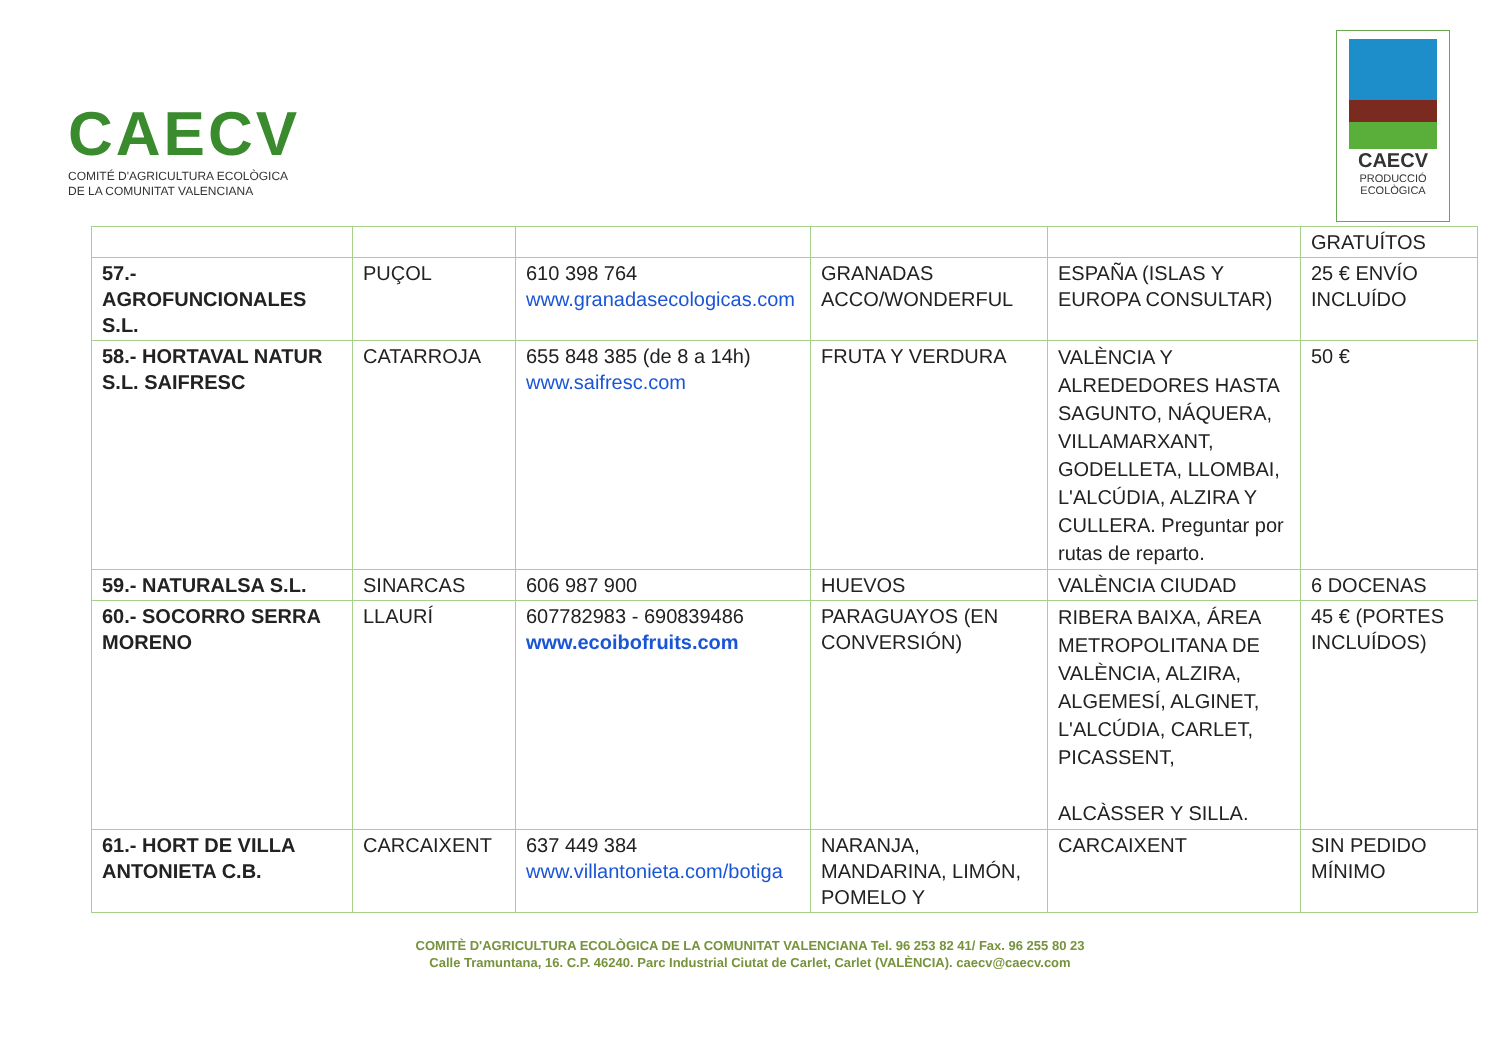CAECV
COMITÉ D'AGRICULTURA ECOLÒGICA
DE LA COMUNITAT VALENCIANA
CAECV
PRODUCCIÓ
ECOLÒGICA
| | | | | | GRATUÍTOS |
| 57.- AGROFUNCIONALES S.L. | PUÇOL | 610 398 764 www.granadasecologicas.com | GRANADAS ACCO/WONDERFUL | ESPAÑA (ISLAS Y EUROPA CONSULTAR) | 25 € ENVÍO INCLUÍDO |
| 58.- HORTAVAL NATUR S.L. SAIFRESC | CATARROJA | 655 848 385 (de 8 a 14h) www.saifresc.com | FRUTA Y VERDURA | VALÈNCIA Y ALREDEDORES HASTA SAGUNTO, NÁQUERA, VILLAMARXANT, GODELLETA, LLOMBAI, L'ALCÚDIA, ALZIRA Y CULLERA. Preguntar por rutas de reparto. | 50 € |
| 59.- NATURALSA S.L. | SINARCAS | 606 987 900 | HUEVOS | VALÈNCIA CIUDAD | 6 DOCENAS |
| 60.- SOCORRO SERRA MORENO | LLAURÍ | 607782983 - 690839486 www.ecoibofruits.com | PARAGUAYOS (EN CONVERSIÓN) | RIBERA BAIXA, ÁREA METROPOLITANA DE VALÈNCIA, ALZIRA, ALGEMESÍ, ALGINET, L'ALCÚDIA, CARLET, PICASSENT, ALCÀSSER Y SILLA. | 45 € (PORTES INCLUÍDOS) |
| 61.- HORT DE VILLA ANTONIETA C.B. | CARCAIXENT | 637 449 384 www.villantonieta.com/botiga | NARANJA, MANDARINA, LIMÓN, POMELO Y | CARCAIXENT | SIN PEDIDO MÍNIMO |
COMITÈ D'AGRICULTURA ECOLÒGICA DE LA COMUNITAT VALENCIANA Tel. 96 253 82 41/ Fax. 96 255 80 23
Calle Tramuntana, 16. C.P. 46240. Parc Industrial Ciutat de Carlet, Carlet (VALÈNCIA). caecv@caecv.com